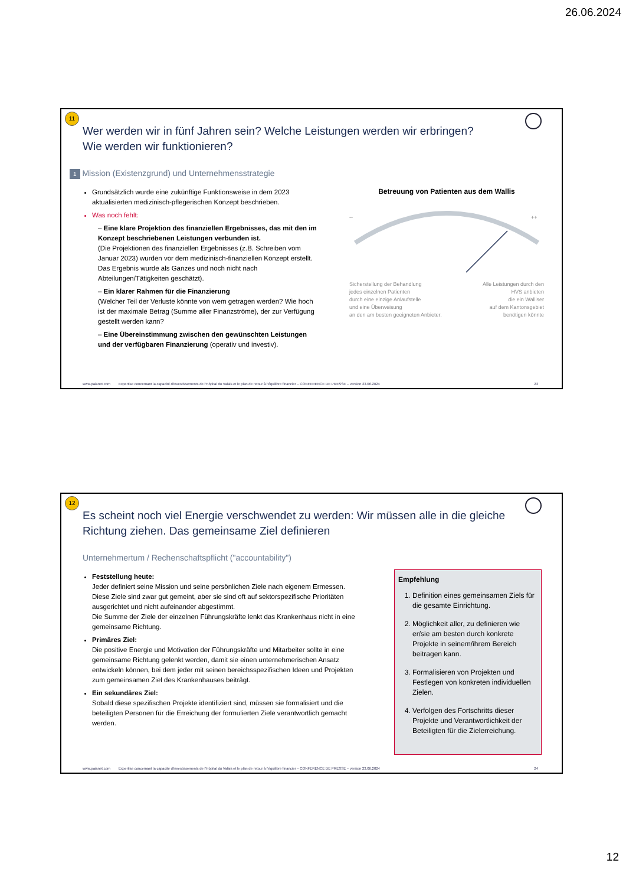26.06.2024
11
Wer werden wir in fünf Jahren sein? Welche Leistungen werden wir erbringen?
Wie werden wir funktionieren?
1 Mission (Existenzgrund) und Unternehmensstrategie
Grundsätzlich wurde eine zukünftige Funktionsweise in dem 2023 aktualisierten medizinisch-pflegerischen Konzept beschrieben.
Was noch fehlt:
– Eine klare Projektion des finanziellen Ergebnisses, das mit den im Konzept beschriebenen Leistungen verbunden ist.
(Die Projektionen des finanziellen Ergebnisses (z.B. Schreiben vom Januar 2023) wurden vor dem medizinisch-finanziellen Konzept erstellt. Das Ergebnis wurde als Ganzes und noch nicht nach Abteilungen/Tätigkeiten geschätzt).
– Ein klarer Rahmen für die Finanzierung
(Welcher Teil der Verluste könnte von wem getragen werden? Wie hoch ist der maximale Betrag (Summe aller Finanzströme), der zur Verfügung gestellt werden kann?
– Eine Übereinstimmung zwischen den gewünschten Leistungen und der verfügbaren Finanzierung (operativ und investiv).
Betreuung von Patienten aus dem Wallis
--
++
Sicherstellung der Behandlung
jedes einzelnen Patienten
durch eine einzige Anlaufstelle
und eine Überweisung
an den am besten geeigneten Anbieter.
Alle Leistungen durch den
HVS anbieten
die ein Walliser
auf dem Kantonsgebiet
benötigen könnte
www.paianet.com Expertise concernant la capacité d'investissements de l'Hôpital du Valais et le plan de retour à l'équilibre financier – CONFERENCE DE PRESSE – version 23.06.2024 23
12
Es scheint noch viel Energie verschwendet zu werden: Wir müssen alle in die gleiche
Richtung ziehen. Das gemeinsame Ziel definieren
Unternehmertum / Rechenschaftspflicht ("accountability")
Feststellung heute:
Jeder definiert seine Mission und seine persönlichen Ziele nach eigenem Ermessen.
Diese Ziele sind zwar gut gemeint, aber sie sind oft auf sektorspezifische Prioritäten ausgerichtet und nicht aufeinander abgestimmt.
Die Summe der Ziele der einzelnen Führungskräfte lenkt das Krankenhaus nicht in eine gemeinsame Richtung.
Primäres Ziel:
Die positive Energie und Motivation der Führungskräfte und Mitarbeiter sollte in eine gemeinsame Richtung gelenkt werden, damit sie einen unternehmerischen Ansatz entwickeln können, bei dem jeder mit seinen bereichsspezifischen Ideen und Projekten zum gemeinsamen Ziel des Krankenhauses beiträgt.
Ein sekundäres Ziel:
Sobald diese spezifischen Projekte identifiziert sind, müssen sie formalisiert und die beteiligten Personen für die Erreichung der formulierten Ziele verantwortlich gemacht werden.
Empfehlung
1. Definition eines gemeinsamen Ziels für die gesamte Einrichtung.
2. Möglichkeit aller, zu definieren wie er/sie am besten durch konkrete Projekte in seinem/ihrem Bereich beitragen kann.
3. Formalisieren von Projekten und Festlegen von konkreten individuellen Zielen.
4. Verfolgen des Fortschritts dieser Projekte und Verantwortlichkeit der Beteiligten für die Zielerreichung.
www.paianet.com Expertise concernant la capacité d'investissements de l'Hôpital du Valais et le plan de retour à l'équilibre financier – CONFERENCE DE PRESSE – version 23.06.2024 24
12